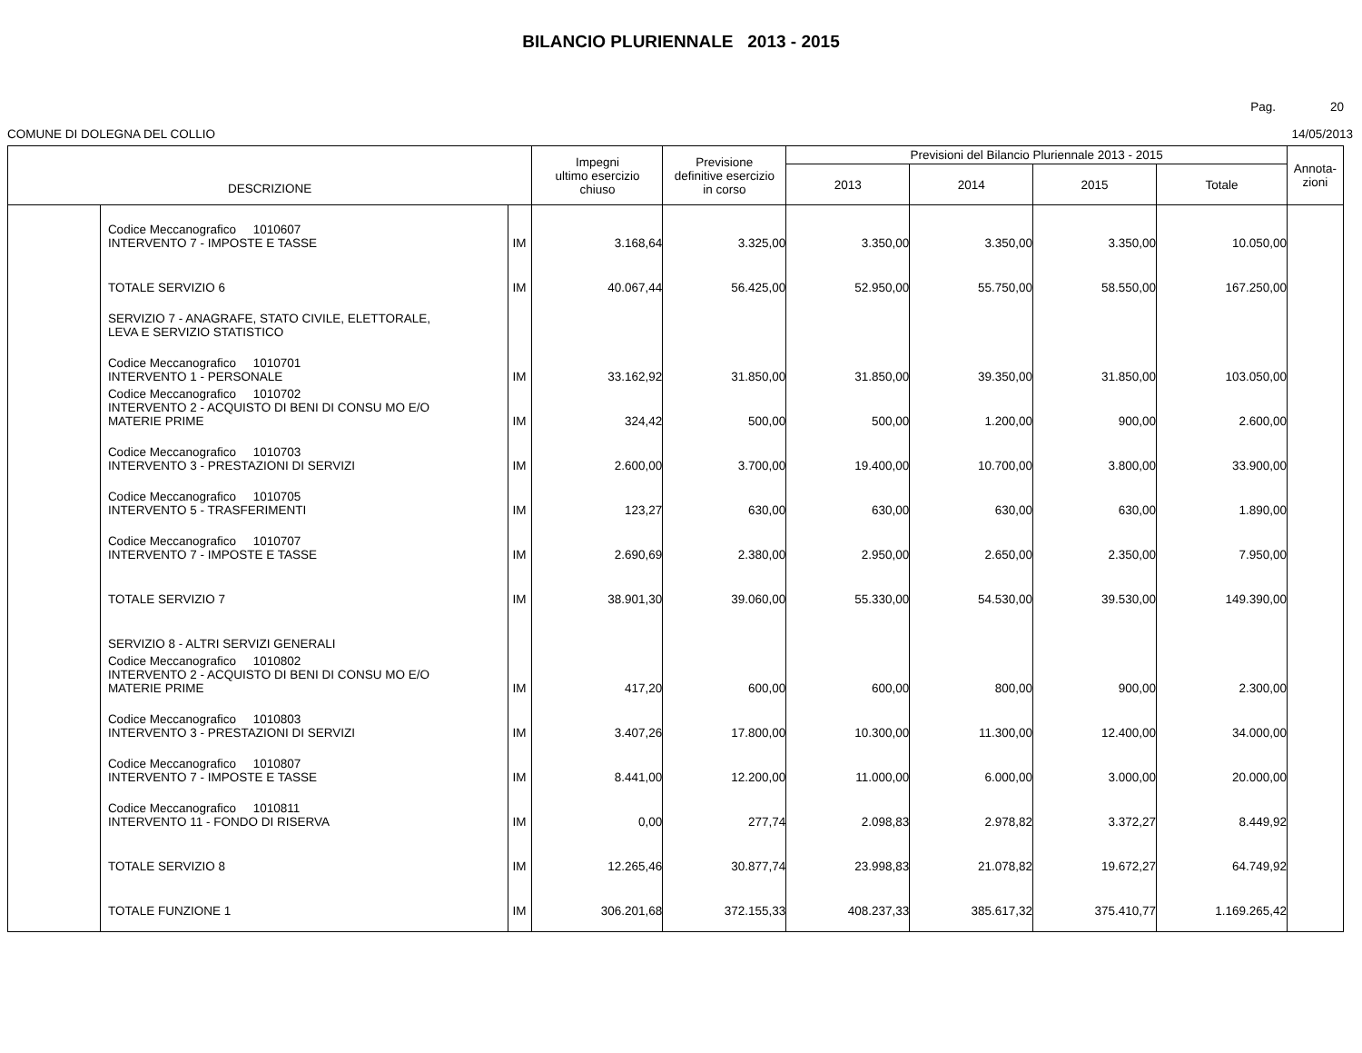BILANCIO PLURIENNALE 2013 - 2015
Pag. 20
COMUNE DI DOLEGNA DEL COLLIO 14/05/2013
| DESCRIZIONE | | | Impegni ultimo esercizio chiuso | Previsione definitive esercizio in corso | Previsioni del Bilancio Pluriennale 2013 - 2015 | | | | Annota- zioni |
| --- | --- | --- | --- | --- | --- | --- | --- | --- | --- |
| | | | | | 2013 | 2014 | 2015 | Totale | |
| | Codice Meccanografico 1010607 INTERVENTO 7 - IMPOSTE E TASSE | IM | 3.168,64 | 3.325,00 | 3.350,00 | 3.350,00 | 3.350,00 | 10.050,00 | |
| | TOTALE SERVIZIO 6 | IM | 40.067,44 | 56.425,00 | 52.950,00 | 55.750,00 | 58.550,00 | 167.250,00 | |
| | SERVIZIO 7 - ANAGRAFE, STATO CIVILE, ELETTORALE, LEVA E SERVIZIO STATISTICO | | | | | | | | |
| | Codice Meccanografico 1010701 INTERVENTO 1 - PERSONALE | IM | 33.162,92 | 31.850,00 | 31.850,00 | 39.350,00 | 31.850,00 | 103.050,00 | |
| | Codice Meccanografico 1010702 INTERVENTO 2 - ACQUISTO DI BENI DI CONSU MO E/O MATERIE PRIME | IM | 324,42 | 500,00 | 500,00 | 1.200,00 | 900,00 | 2.600,00 | |
| | Codice Meccanografico 1010703 INTERVENTO 3 - PRESTAZIONI DI SERVIZI | IM | 2.600,00 | 3.700,00 | 19.400,00 | 10.700,00 | 3.800,00 | 33.900,00 | |
| | Codice Meccanografico 1010705 INTERVENTO 5 - TRASFERIMENTI | IM | 123,27 | 630,00 | 630,00 | 630,00 | 630,00 | 1.890,00 | |
| | Codice Meccanografico 1010707 INTERVENTO 7 - IMPOSTE E TASSE | IM | 2.690,69 | 2.380,00 | 2.950,00 | 2.650,00 | 2.350,00 | 7.950,00 | |
| | TOTALE SERVIZIO 7 | IM | 38.901,30 | 39.060,00 | 55.330,00 | 54.530,00 | 39.530,00 | 149.390,00 | |
| | SERVIZIO 8 - ALTRI SERVIZI GENERALI | | | | | | | | |
| | Codice Meccanografico 1010802 INTERVENTO 2 - ACQUISTO DI BENI DI CONSU MO E/O MATERIE PRIME | IM | 417,20 | 600,00 | 600,00 | 800,00 | 900,00 | 2.300,00 | |
| | Codice Meccanografico 1010803 INTERVENTO 3 - PRESTAZIONI DI SERVIZI | IM | 3.407,26 | 17.800,00 | 10.300,00 | 11.300,00 | 12.400,00 | 34.000,00 | |
| | Codice Meccanografico 1010807 INTERVENTO 7 - IMPOSTE E TASSE | IM | 8.441,00 | 12.200,00 | 11.000,00 | 6.000,00 | 3.000,00 | 20.000,00 | |
| | Codice Meccanografico 1010811 INTERVENTO 11 - FONDO DI RISERVA | IM | 0,00 | 277,74 | 2.098,83 | 2.978,82 | 3.372,27 | 8.449,92 | |
| | TOTALE SERVIZIO 8 | IM | 12.265,46 | 30.877,74 | 23.998,83 | 21.078,82 | 19.672,27 | 64.749,92 | |
| | TOTALE FUNZIONE 1 | IM | 306.201,68 | 372.155,33 | 408.237,33 | 385.617,32 | 375.410,77 | 1.169.265,42 | |